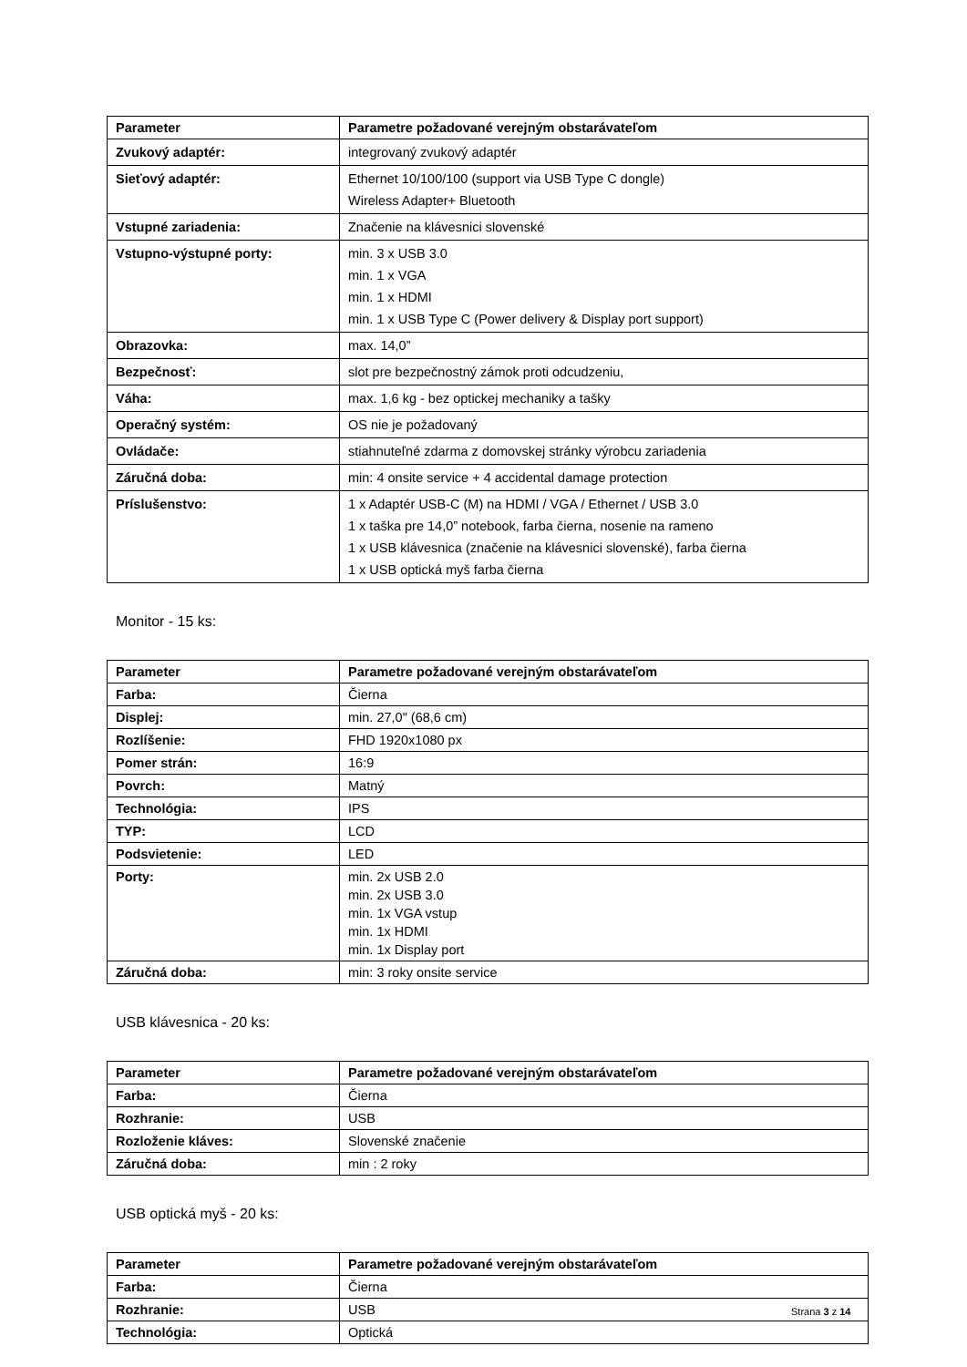| Parameter | Parametre požadované verejným obstarávateľom |
| --- | --- |
| Zvukový adaptér: | integrovaný zvukový adaptér |
| Sieťový adaptér: | Ethernet 10/100/100 (support via USB Type C dongle) Wireless Adapter+ Bluetooth |
| Vstupné zariadenia: | Značenie na klávesnici slovenské |
| Vstupno-výstupné porty: | min. 3 x USB 3.0 min. 1 x VGA min. 1 x HDMI min. 1 x USB Type C (Power delivery & Display port support) |
| Obrazovka: | max. 14,0” |
| Bezpečnosť: | slot pre bezpečnostný zámok proti odcudzeniu, |
| Váha: | max. 1,6 kg - bez optickej mechaniky a tašky |
| Operačný systém: | OS nie je požadovaný |
| Ovládače: | stiahnuteľné zdarma z domovskej stránky výrobcu zariadenia |
| Záručná doba: | min: 4 onsite service + 4 accidental damage protection |
| Príslušenstvo: | 1 x Adaptér USB-C (M) na HDMI / VGA / Ethernet / USB 3.0 1 x taška pre 14,0” notebook, farba čierna, nosenie na rameno 1 x USB klávesnica (značenie na klávesnici slovenské), farba čierna 1 x USB optická myš farba čierna |
Monitor - 15 ks:
| Parameter | Parametre požadované verejným obstarávateľom |
| --- | --- |
| Farba: | Čierna |
| Displej: | min. 27,0" (68,6 cm) |
| Rozlíšenie: | FHD 1920x1080 px |
| Pomer strán: | 16:9 |
| Povrch: | Matný |
| Technológia: | IPS |
| TYP: | LCD |
| Podsvietenie: | LED |
| Porty: | min. 2x USB 2.0 min. 2x USB 3.0 min. 1x VGA vstup min. 1x HDMI min. 1x Display port |
| Záručná doba: | min: 3 roky onsite service |
USB klávesnica - 20 ks:
| Parameter | Parametre požadované verejným obstarávateľom |
| --- | --- |
| Farba: | Čierna |
| Rozhranie: | USB |
| Rozloženie kláves: | Slovenské značenie |
| Záručná doba: | min : 2 roky |
USB optická myš - 20 ks:
| Parameter | Parametre požadované verejným obstarávateľom |
| --- | --- |
| Farba: | Čierna |
| Rozhranie: | USB |
| Technológia: | Optická |
Strana 3 z 14